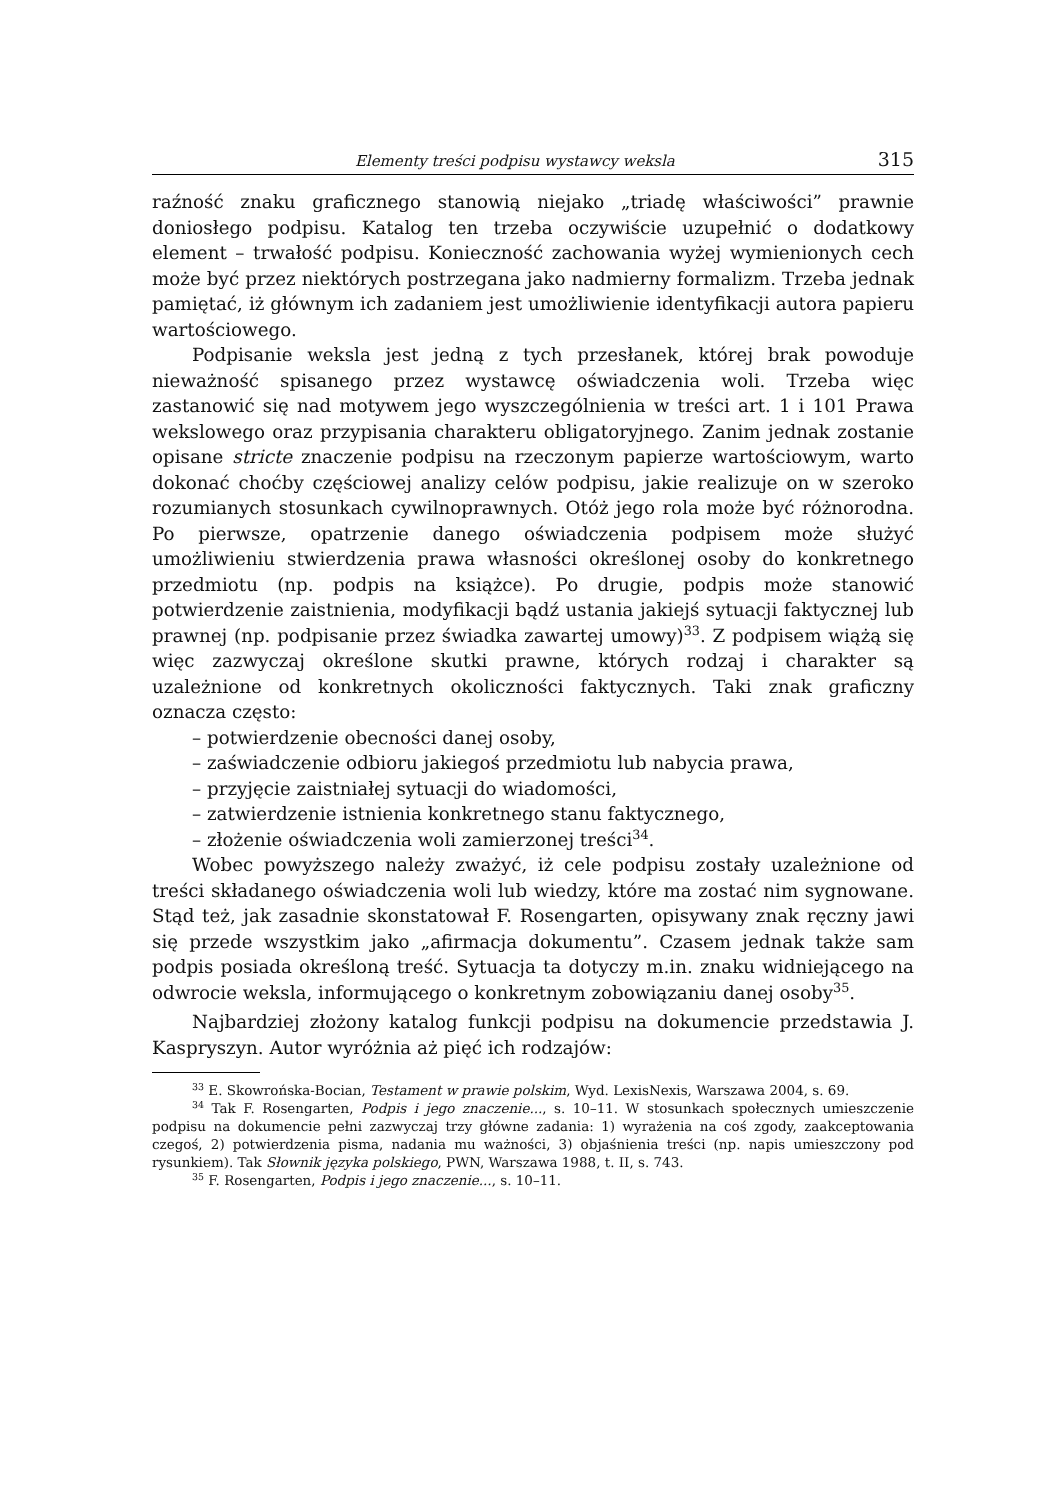Elementy treści podpisu wystawcy weksla 315
raźność znaku graficznego stanowią niejako „triadę właściwości” prawnie doniosłego podpisu. Katalog ten trzeba oczywiście uzupełnić o dodatkowy element – trwałość podpisu. Konieczność zachowania wyżej wymienionych cech może być przez niektórych postrzegana jako nadmierny formalizm. Trzeba jednak pamiętać, iż głównym ich zadaniem jest umożliwienie identyfikacji autora papieru wartościowego.
Podpisanie weksla jest jedną z tych przesłanek, której brak powoduje nieważność spisanego przez wystawcę oświadczenia woli. Trzeba więc zastanowić się nad motywem jego wyszczególnienia w treści art. 1 i 101 Prawa wekslowego oraz przypisania charakteru obligatoryjnego. Zanim jednak zostanie opisane stricte znaczenie podpisu na rzeczonym papierze wartościowym, warto dokonać choćby częściowej analizy celów podpisu, jakie realizuje on w szeroko rozumianych stosunkach cywilnoprawnych. Otóż jego rola może być różnorodna. Po pierwsze, opatrzenie danego oświadczenia podpisem może służyć umożliwieniu stwierdzenia prawa własności określonej osoby do konkretnego przedmiotu (np. podpis na książce). Po drugie, podpis może stanowić potwierdzenie zaistnienia, modyfikacji bądź ustania jakiejś sytuacji faktycznej lub prawnej (np. podpisanie przez świadka zawartej umowy)<sup>33</sup>. Z podpisem wiążą się więc zazwyczaj określone skutki prawne, których rodzaj i charakter są uzależnione od konkretnych okoliczności faktycznych. Taki znak graficzny oznacza często:
– potwierdzenie obecności danej osoby,
– zaświadczenie odbioru jakiegoś przedmiotu lub nabycia prawa,
– przyjęcie zaistniałej sytuacji do wiadomości,
– zatwierdzenie istnienia konkretnego stanu faktycznego,
– złożenie oświadczenia woli zamierzonej treści<sup>34</sup>.
Wobec powyższego należy zważyć, iż cele podpisu zostały uzależnione od treści składanego oświadczenia woli lub wiedzy, które ma zostać nim sygnowane. Stąd też, jak zasadnie skonstatował F. Rosengarten, opisywany znak ręczny jawi się przede wszystkim jako „afirmacja dokumentu”. Czasem jednak także sam podpis posiada określoną treść. Sytuacja ta dotyczy m.in. znaku widniejącego na odwrocie weksla, informującego o konkretnym zobowiązaniu danej osoby<sup>35</sup>.
Najbardziej złożony katalog funkcji podpisu na dokumencie przedstawia J. Kaspryszyn. Autor wyróżnia aż pięć ich rodzajów:
<sup>33</sup> E. Skowrońska-Bocian, Testament w prawie polskim, Wyd. LexisNexis, Warszawa 2004, s. 69.
<sup>34</sup> Tak F. Rosengarten, Podpis i jego znaczenie..., s. 10–11. W stosunkach społecznych umieszczenie podpisu na dokumencie pełni zazwyczaj trzy główne zadania: 1) wyrażenia na coś zgody, zaakceptowania czegoś, 2) potwierdzenia pisma, nadania mu ważności, 3) objaśnienia treści (np. napis umieszczony pod rysunkiem). Tak Słownik języka polskiego, PWN, Warszawa 1988, t. II, s. 743.
<sup>35</sup> F. Rosengarten, Podpis i jego znaczenie..., s. 10–11.